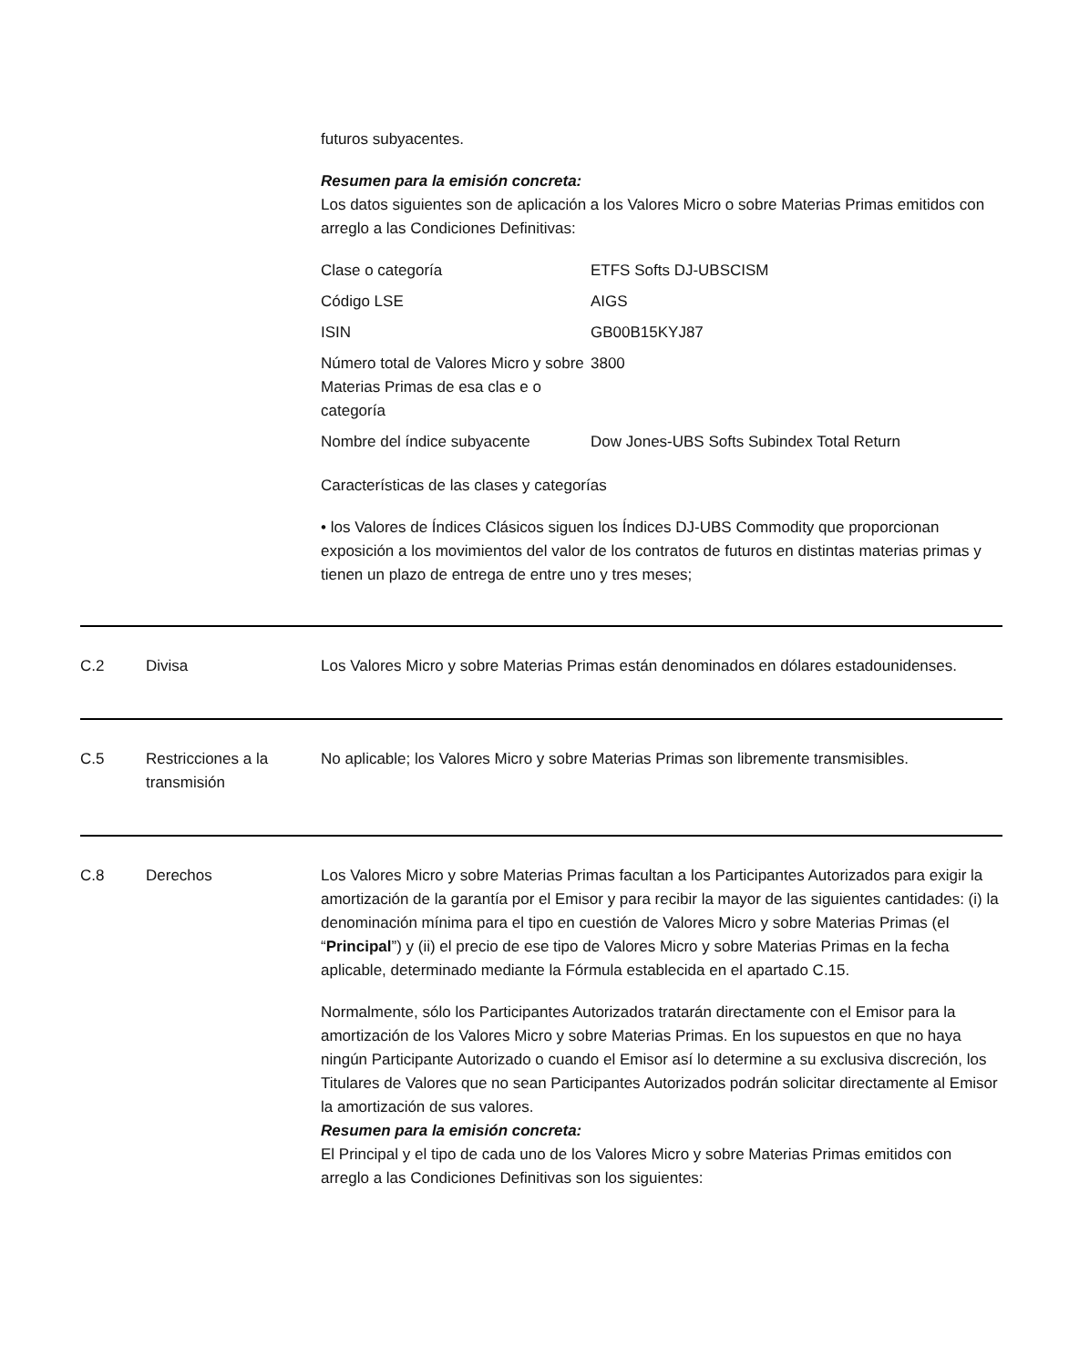futuros subyacentes.
Resumen para la emisión concreta:
Los datos siguientes son de aplicación a los Valores Micro o sobre Materias Primas emitidos con arreglo a las Condiciones Definitivas:
| Clase o categoría | ETFS Softs DJ-UBSCISM |
| Código LSE | AIGS |
| ISIN | GB00B15KYJ87 |
| Número total de Valores Micro y sobre Materias Primas de esa clas e o categoría | 3800 |
| Nombre del índice subyacente | Dow Jones-UBS Softs Subindex Total Return |
Características de las clases y categorías
• los Valores de Índices Clásicos siguen los Índices DJ-UBS Commodity que proporcionan exposición a los movimientos del valor de los contratos de futuros en distintas materias primas y tienen un plazo de entrega de entre uno y tres meses;
C.2 Divisa Los Valores Micro y sobre Materias Primas están denominados en dólares estadounidenses.
C.5 Restricciones a la transmisión
No aplicable; los Valores Micro y sobre Materias Primas son libremente transmisibles.
C.8 Derechos Los Valores Micro y sobre Materias Primas facultan a los Participantes Autorizados para exigir la amortización de la garantía por el Emisor y para recibir la mayor de las siguientes cantidades: (i) la denominación mínima para el tipo en cuestión de Valores Micro y sobre Materias Primas (el “Principal”) y (ii) el precio de ese tipo de Valores Micro y sobre Materias Primas en la fecha aplicable, determinado mediante la Fórmula establecida en el apartado C.15.
Normalmente, sólo los Participantes Autorizados tratarán directamente con el Emisor para la amortización de los Valores Micro y sobre Materias Primas. En los supuestos en que no haya ningún Participante Autorizado o cuando el Emisor así lo determine a su exclusiva discreción, los Titulares de Valores que no sean Participantes Autorizados podrán solicitar directamente al Emisor la amortización de sus valores.
Resumen para la emisión concreta:
El Principal y el tipo de cada uno de los Valores Micro y sobre Materias Primas emitidos con arreglo a las Condiciones Definitivas son los siguientes: